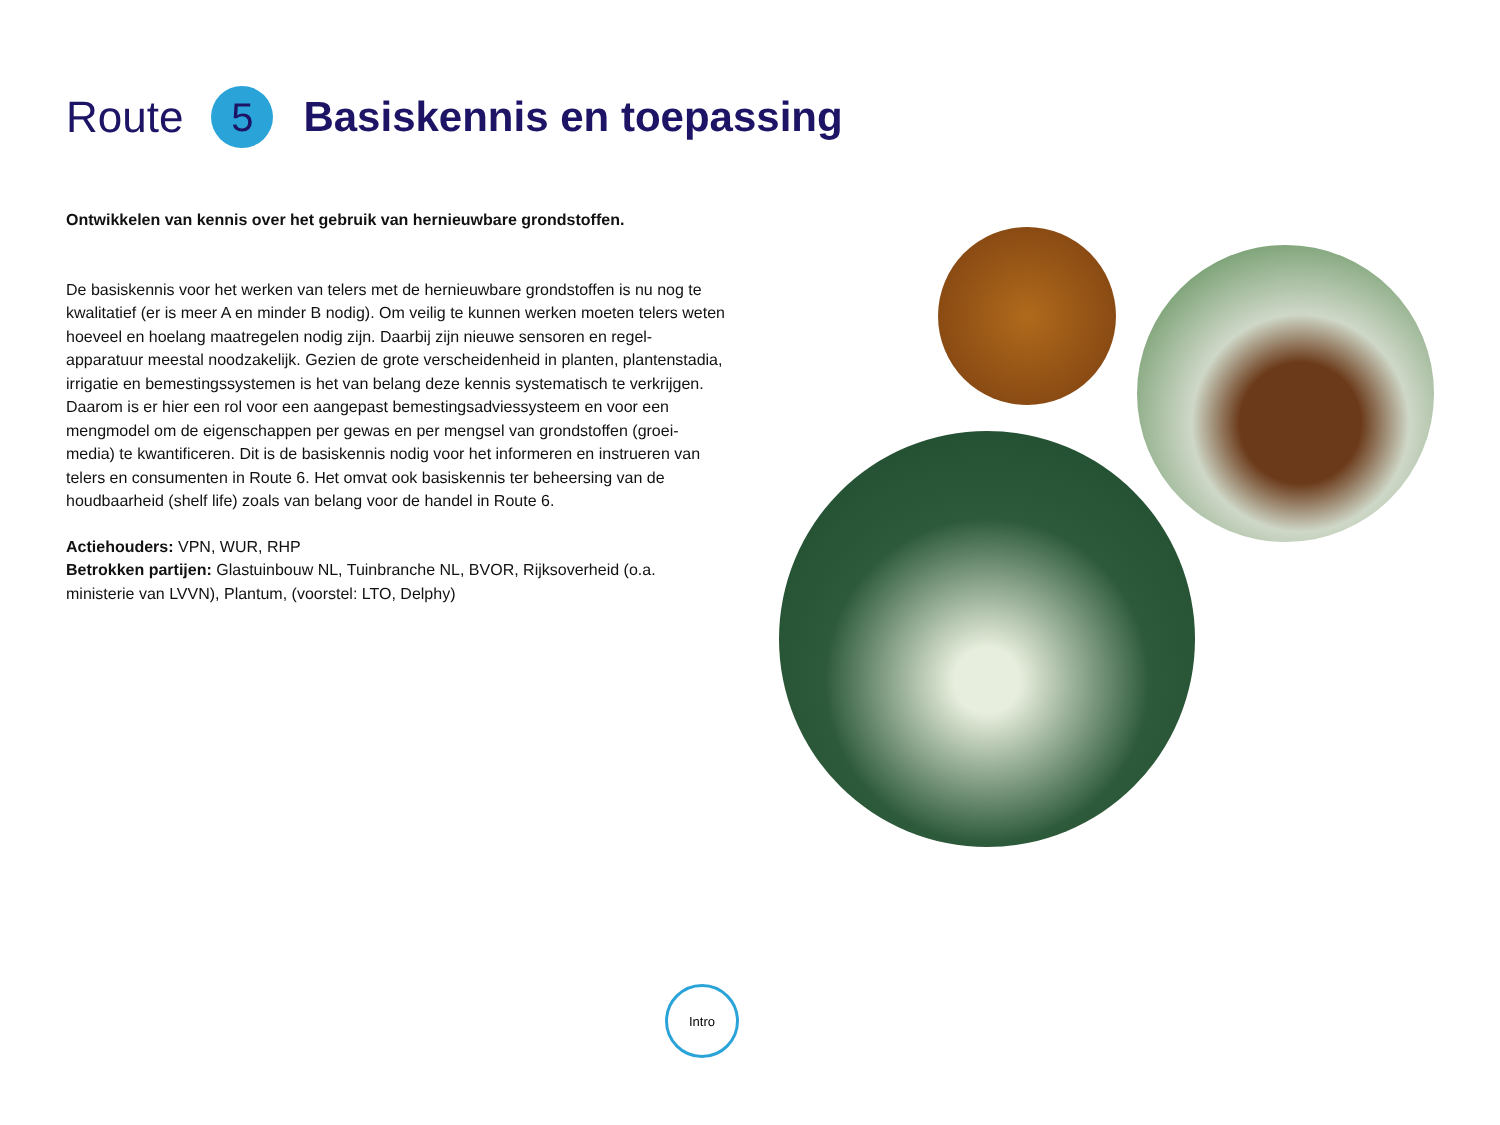Route 5 Basiskennis en toepassing
Ontwikkelen van kennis over het gebruik van hernieuwbare grondstoffen.
De basiskennis voor het werken van telers met de hernieuwbare grondstoffen is nu nog te kwalitatief (er is meer A en minder B nodig). Om veilig te kunnen werken moeten telers weten hoeveel en hoelang maatregelen nodig zijn. Daarbij zijn nieuwe sensoren en regel-apparatuur meestal noodzakelijk. Gezien de grote verscheidenheid in planten, plantenstadia, irrigatie en bemestingssystemen is het van belang deze kennis systematisch te verkrijgen. Daarom is er hier een rol voor een aangepast bemestingsadviessysteem en voor een mengmodel om de eigenschappen per gewas en per mengsel van grondstoffen (groei-media) te kwantificeren. Dit is de basiskennis nodig voor het informeren en instrueren van telers en consumenten in Route 6. Het omvat ook basiskennis ter beheersing van de houdbaarheid (shelf life) zoals van belang voor de handel in Route 6.
Actiehouders: VPN, WUR, RHP
Betrokken partijen: Glastuinbouw NL, Tuinbranche NL, BVOR, Rijksoverheid (o.a. ministerie van LVVN), Plantum, (voorstel: LTO, Delphy)
Intro